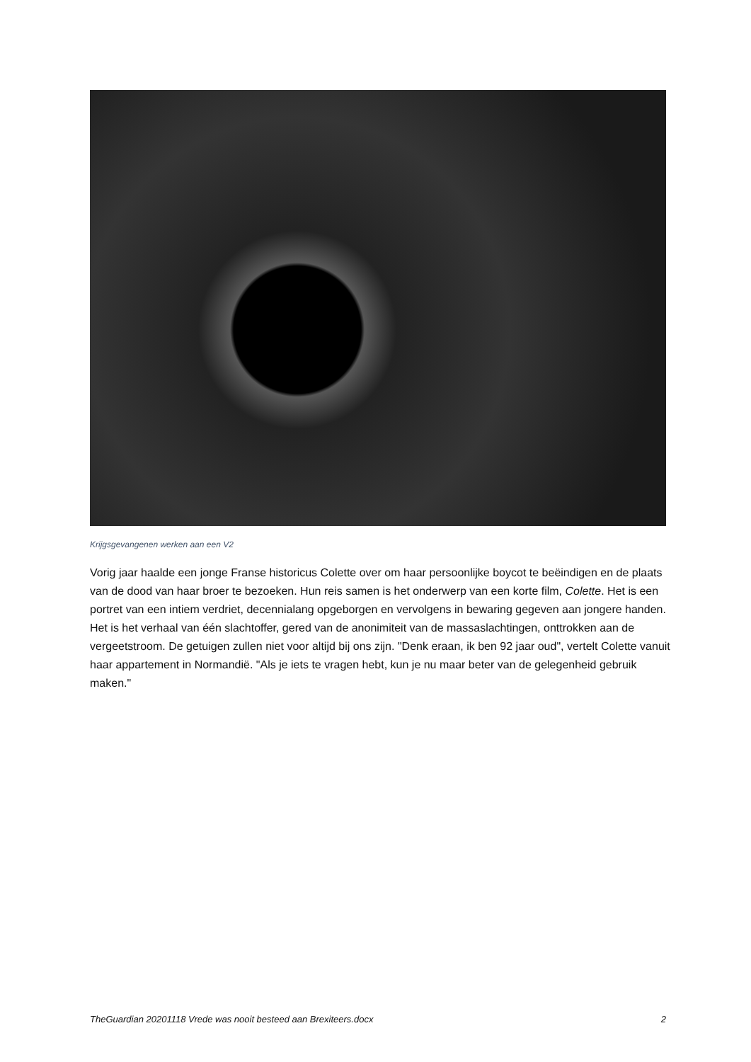Krijgsgevangenen werken aan een V2
Vorig jaar haalde een jonge Franse historicus Colette over om haar persoonlijke boycot te beëindigen en de plaats van de dood van haar broer te bezoeken. Hun reis samen is het onderwerp van een korte film, Colette. Het is een portret van een intiem verdriet, decennialang opgeborgen en vervolgens in bewaring gegeven aan jongere handen. Het is het verhaal van één slachtoffer, gered van de anonimiteit van de massaslachtingen, onttrokken aan de vergeetstroom. De getuigen zullen niet voor altijd bij ons zijn. "Denk eraan, ik ben 92 jaar oud", vertelt Colette vanuit haar appartement in Normandië. "Als je iets te vragen hebt, kun je nu maar beter van de gelegenheid gebruik maken."
TheGuardian 20201118 Vrede was nooit besteed aan Brexiteers.docx 2